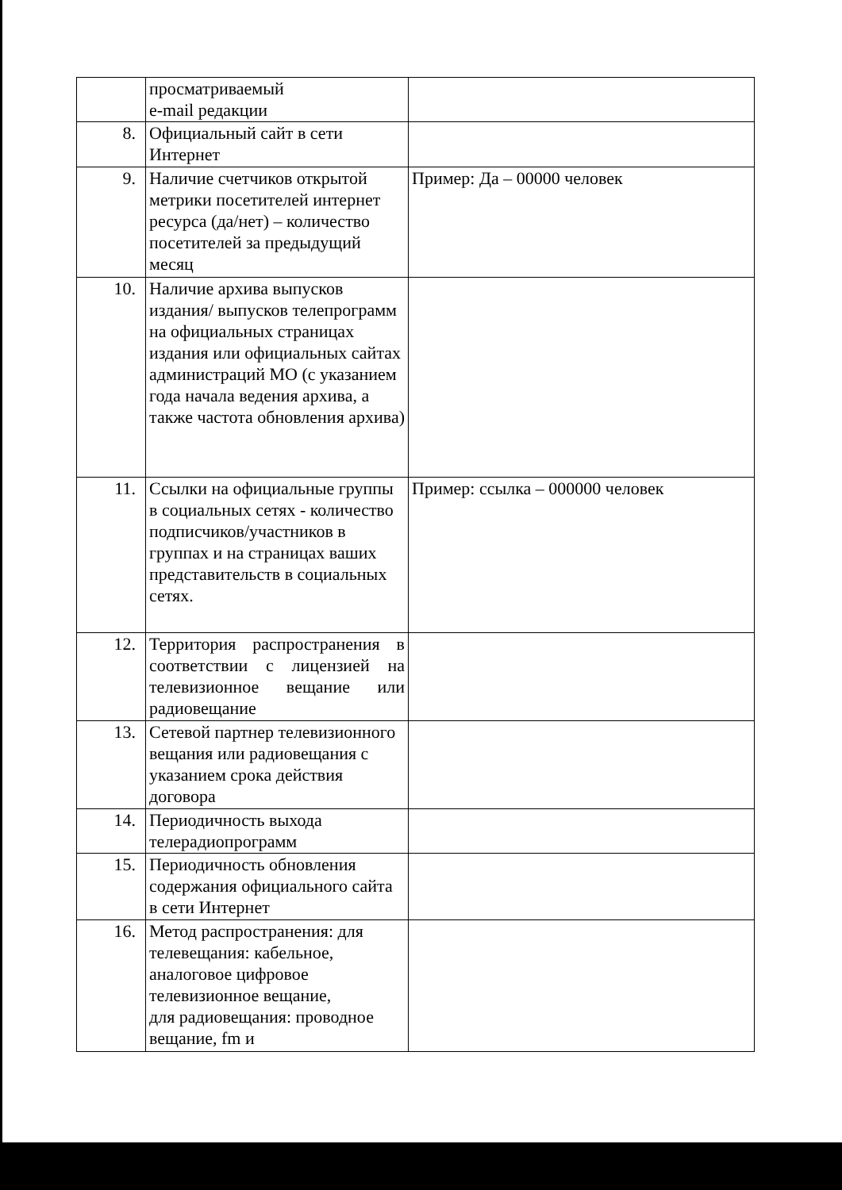| | просматриваемый e-mail редакции | |
| 8. | Официальный сайт в сети Интернет | |
| 9. | Наличие счетчиков открытой метрики посетителей интернет ресурса (да/нет) – количество посетителей за предыдущий месяц | Пример: Да – 00000 человек |
| 10. | Наличие архива выпусков издания/ выпусков телепрограмм на официальных страницах издания или официальных сайтах администраций МО (с указанием года начала ведения архива, а также частота обновления архива) | |
| 11. | Ссылки на официальные группы в социальных сетях - количество подписчиков/участников в группах и на страницах ваших представительств в социальных сетях. | Пример: ссылка – 000000 человек |
| 12. | Территория распространения в соответствии с лицензией на телевизионное вещание или радиовещание | |
| 13. | Сетевой партнер телевизионного вещания или радиовещания с указанием срока действия договора | |
| 14. | Периодичность выхода телерадиопрограмм | |
| 15. | Периодичность обновления содержания официального сайта в сети Интернет | |
| 16. | Метод распространения: для телевещания: кабельное, аналоговое цифровое телевизионное вещание, для радиовещания: проводное вещание, fm и | |